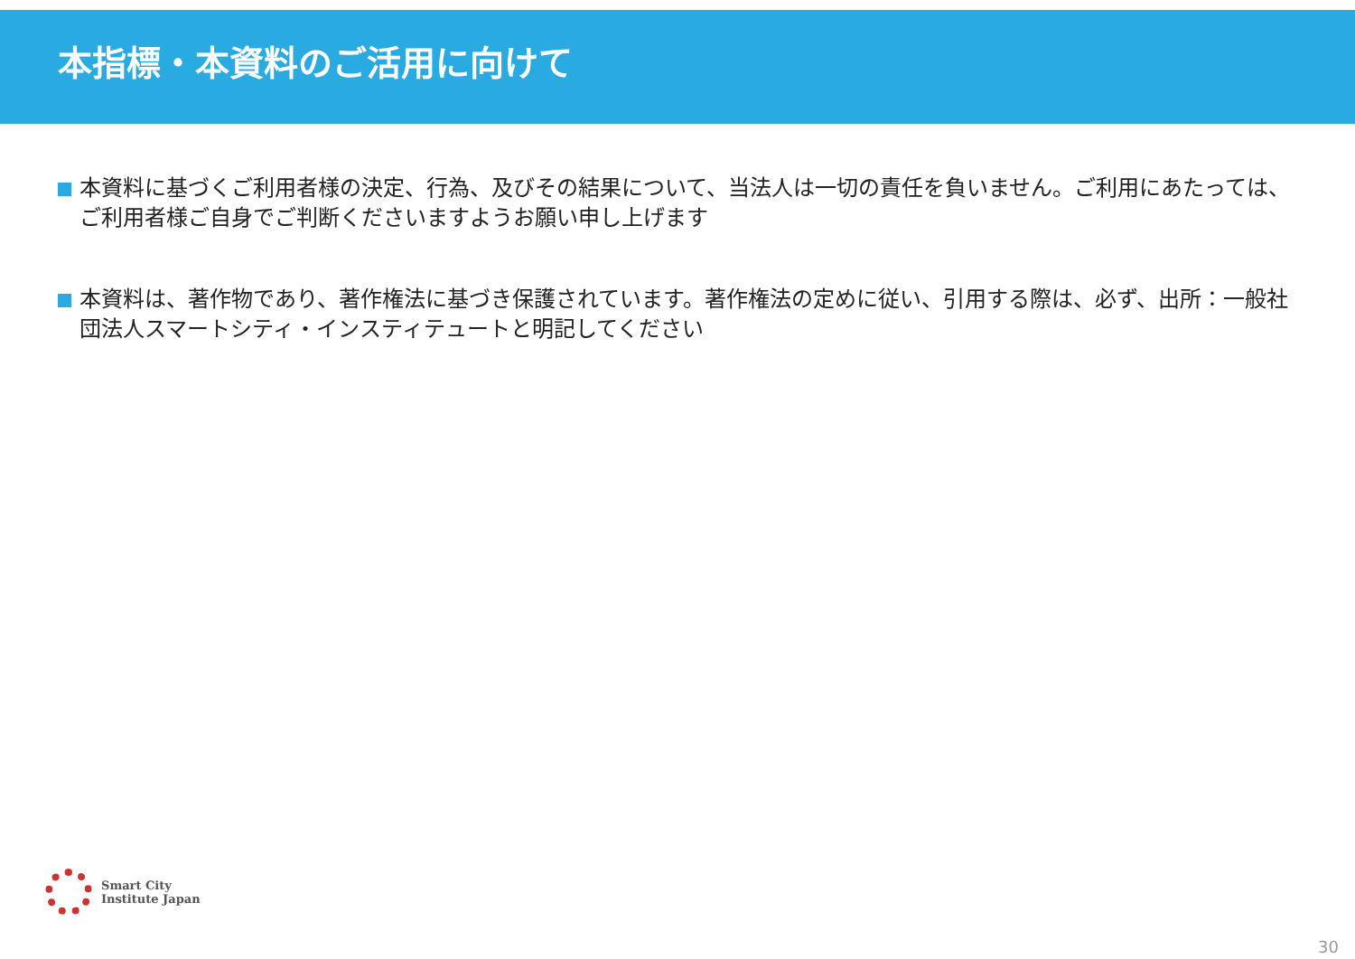本指標・本資料のご活用に向けて
本資料に基づくご利用者様の決定、行為、及びその結果について、当法人は一切の責任を負いません。ご利用にあたっては、ご利用者様ご自身でご判断くださいますようお願い申し上げます
本資料は、著作物であり、著作権法に基づき保護されています。著作権法の定めに従い、引用する際は、必ず、出所：一般社団法人スマートシティ・インスティテュートと明記してください
Smart City
Institute Japan
30